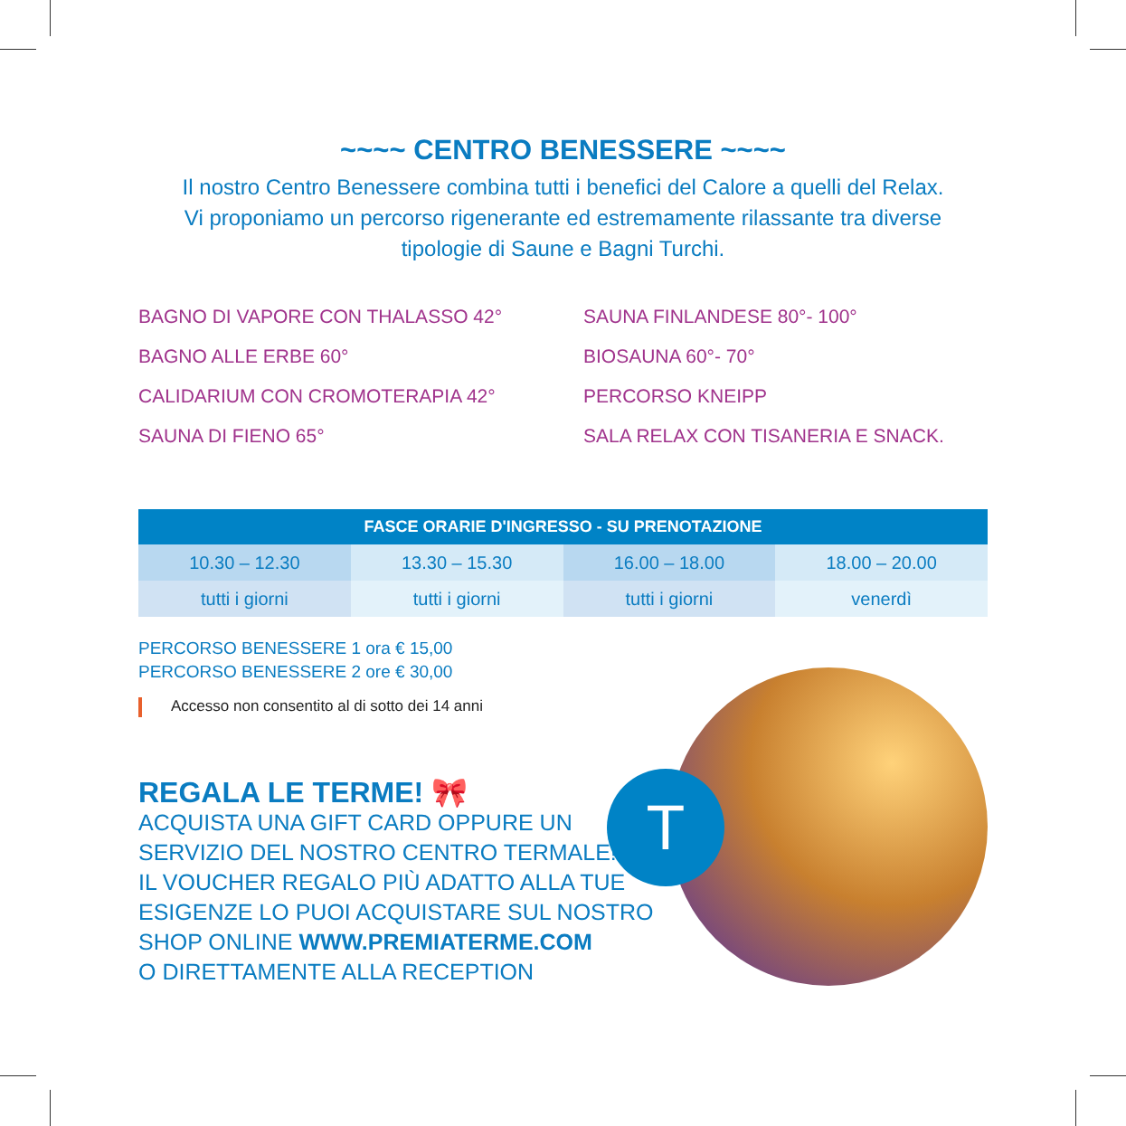~~~~ CENTRO BENESSERE ~~~~
Il nostro Centro Benessere combina tutti i benefici del Calore a quelli del Relax.
Vi proponiamo un percorso rigenerante ed estremamente rilassante tra diverse
tipologie di Saune e Bagni Turchi.
BAGNO DI VAPORE CON THALASSO 42°
SAUNA FINLANDESE 80°- 100°
BAGNO ALLE ERBE 60°
BIOSAUNA 60°- 70°
CALIDARIUM CON CROMOTERAPIA 42°
PERCORSO KNEIPP
SAUNA DI FIENO 65°
SALA RELAX CON TISANERIA E SNACK.
| FASCE ORARIE D'INGRESSO - SU PRENOTAZIONE | | | |
| --- | --- | --- | --- |
| 10.30 – 12.30 | 13.30 – 15.30 | 16.00 – 18.00 | 18.00 – 20.00 |
| tutti i giorni | tutti i giorni | tutti i giorni | venerdì |
PERCORSO BENESSERE 1 ora € 15,00
PERCORSO BENESSERE 2 ore € 30,00
Accesso non consentito al di sotto dei 14 anni
REGALA LE TERME! 🎀
ACQUISTA UNA GIFT CARD OPPURE UN
SERVIZIO DEL NOSTRO CENTRO TERMALE!
IL VOUCHER REGALO PIÙ ADATTO ALLA TUE
ESIGENZE LO PUOI ACQUISTARE SUL NOSTRO
SHOP ONLINE WWW.PREMIATERME.COM
O DIRETTAMENTE ALLA RECEPTION
T